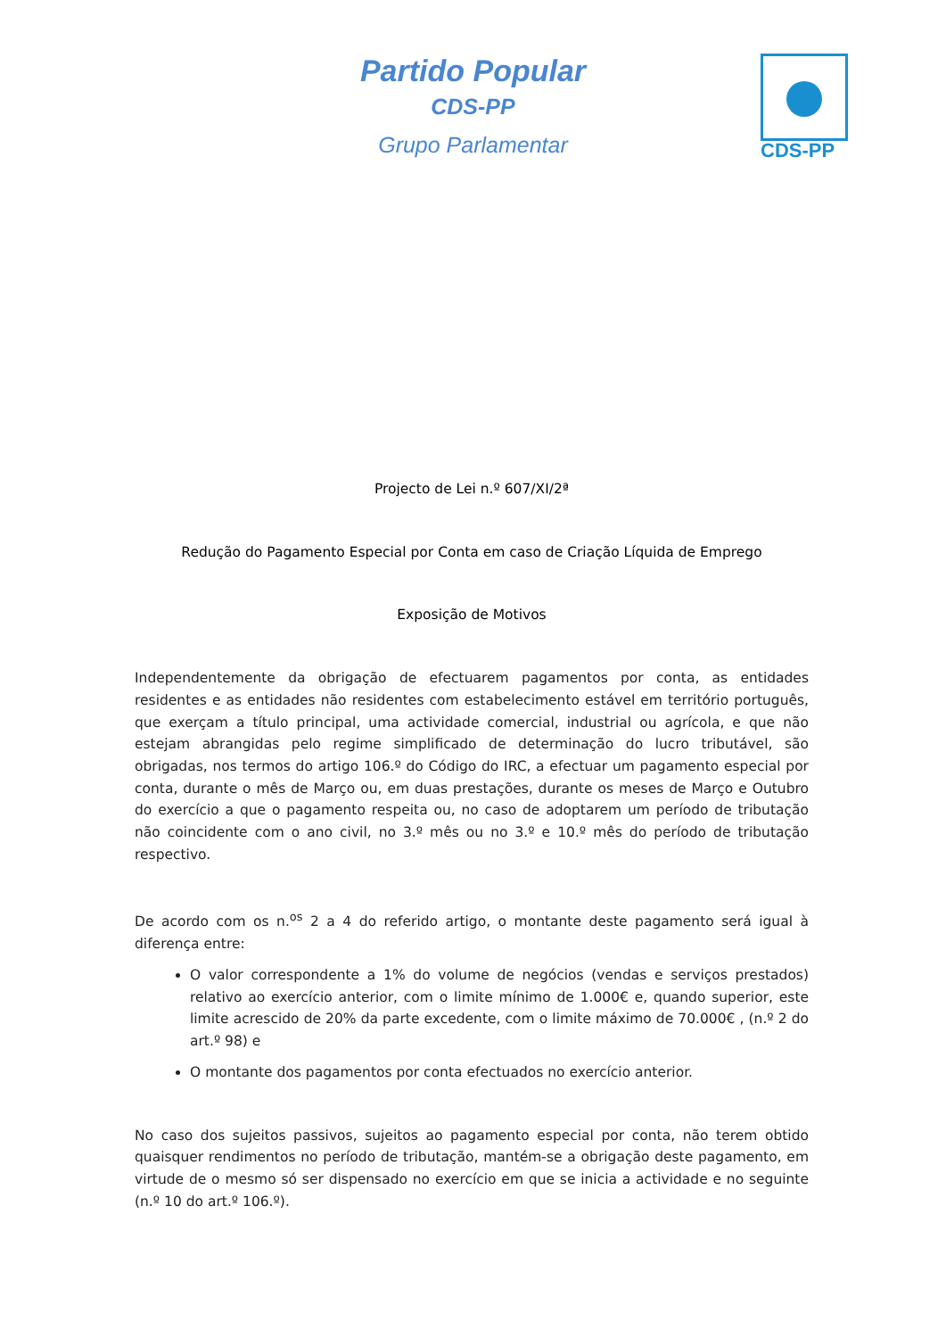Partido Popular
CDS-PP
Grupo Parlamentar
CDS-PP
Projecto de Lei n.º 607/XI/2ª
Redução do Pagamento Especial por Conta em caso de Criação Líquida de Emprego
Exposição de Motivos
Independentemente da obrigação de efectuarem pagamentos por conta, as entidades residentes e as entidades não residentes com estabelecimento estável em território português, que exerçam a título principal, uma actividade comercial, industrial ou agrícola, e que não estejam abrangidas pelo regime simplificado de determinação do lucro tributável, são obrigadas, nos termos do artigo 106.º do Código do IRC, a efectuar um pagamento especial por conta, durante o mês de Março ou, em duas prestações, durante os meses de Março e Outubro do exercício a que o pagamento respeita ou, no caso de adoptarem um período de tributação não coincidente com o ano civil, no 3.º mês ou no 3.º e 10.º mês do período de tributação respectivo.
De acordo com os n.<sup>os</sup> 2 a 4 do referido artigo, o montante deste pagamento será igual à diferença entre:
O valor correspondente a 1% do volume de negócios (vendas e serviços prestados) relativo ao exercício anterior, com o limite mínimo de 1.000€ e, quando superior, este limite acrescido de 20% da parte excedente, com o limite máximo de 70.000€ , (n.º 2 do art.º 98) e
O montante dos pagamentos por conta efectuados no exercício anterior.
No caso dos sujeitos passivos, sujeitos ao pagamento especial por conta, não terem obtido quaisquer rendimentos no período de tributação, mantém-se a obrigação deste pagamento, em virtude de o mesmo só ser dispensado no exercício em que se inicia a actividade e no seguinte (n.º 10 do art.º 106.º).